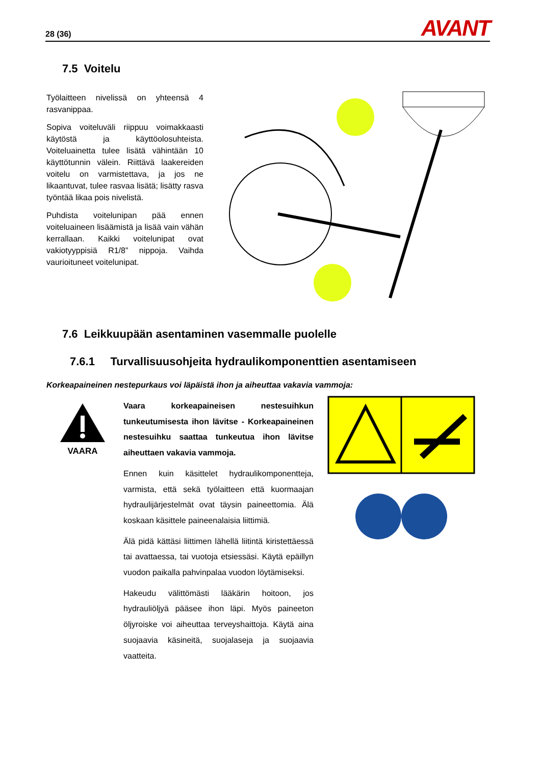28 (36) AVANT
7.5 Voitelu
Työlaitteen nivelissä on yhteensä 4 rasvanippaa.
Sopiva voiteluväli riippuu voimakkaasti käytöstä ja käyttöolosuhteista. Voiteluainetta tulee lisätä vähintään 10 käyttötunnin välein. Riittävä laakereiden voitelu on varmistettava, ja jos ne likaantuvat, tulee rasvaa lisätä; lisätty rasva työntää likaa pois nivelistä.
Puhdista voitelunipan pää ennen voiteluaineen lisäämistä ja lisää vain vähän kerrallaan. Kaikki voitelunipat ovat vakiotyyppisiä R1/8” nippoja. Vaihda vaurioituneet voitelunipat.
7.6 Leikkuupään asentaminen vasemmalle puolelle
7.6.1 Turvallisuusohjeita hydraulikomponenttien asentamiseen
Korkeapaineinen nestepurkaus voi läpäistä ihon ja aiheuttaa vakavia vammoja:
VAARA
Vaara korkeapaineisen nestesuihkun tunkeutumisesta ihon lävitse - Korkeapaineinen nestesuihku saattaa tunkeutua ihon lävitse aiheuttaen vakavia vammoja.
Ennen kuin käsittelet hydraulikomponentteja, varmista, että sekä työlaitteen että kuormaajan hydraulijärjestelmät ovat täysin paineettomia. Älä koskaan käsittele paineenalaisia liittimiä.
Älä pidä kättäsi liittimen lähellä liitintä kiristettäessä tai avattaessa, tai vuotoja etsiessäsi. Käytä epäillyn vuodon paikalla pahvinpalaa vuodon löytämiseksi.
Hakeudu välittömästi lääkärin hoitoon, jos hydrauliöljyä pääsee ihon läpi. Myös paineeton öljyroiske voi aiheuttaa terveyshaittoja. Käytä aina suojaavia käsineitä, suojalaseja ja suojaavia vaatteita.